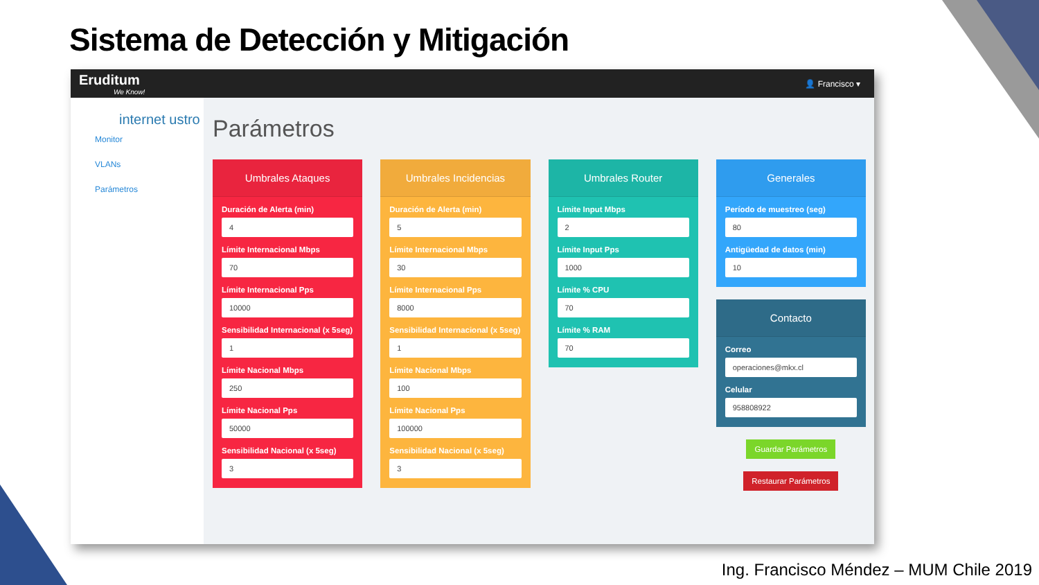Sistema de Detección y Mitigación
Eruditum
We Know!
👤 Francisco ▾
internet ustro
Monitor
VLANs
Parámetros
Parámetros
Umbrales Ataques
Duración de Alerta (min)
4
Límite Internacional Mbps
70
Límite Internacional Pps
10000
Sensibilidad Internacional (x 5seg)
1
Límite Nacional Mbps
250
Límite Nacional Pps
50000
Sensibilidad Nacional (x 5seg)
3
Umbrales Incidencias
Duración de Alerta (min)
5
Límite Internacional Mbps
30
Límite Internacional Pps
8000
Sensibilidad Internacional (x 5seg)
1
Límite Nacional Mbps
100
Límite Nacional Pps
100000
Sensibilidad Nacional (x 5seg)
3
Umbrales Router
Límite Input Mbps
2
Límite Input Pps
1000
Límite % CPU
70
Límite % RAM
70
Generales
Período de muestreo (seg)
80
Antigüedad de datos (min)
10
Contacto
Correo
operaciones@mkx.cl
Celular
958808922
Guardar Parámetros
Restaurar Parámetros
Ing. Francisco Méndez – MUM Chile 2019